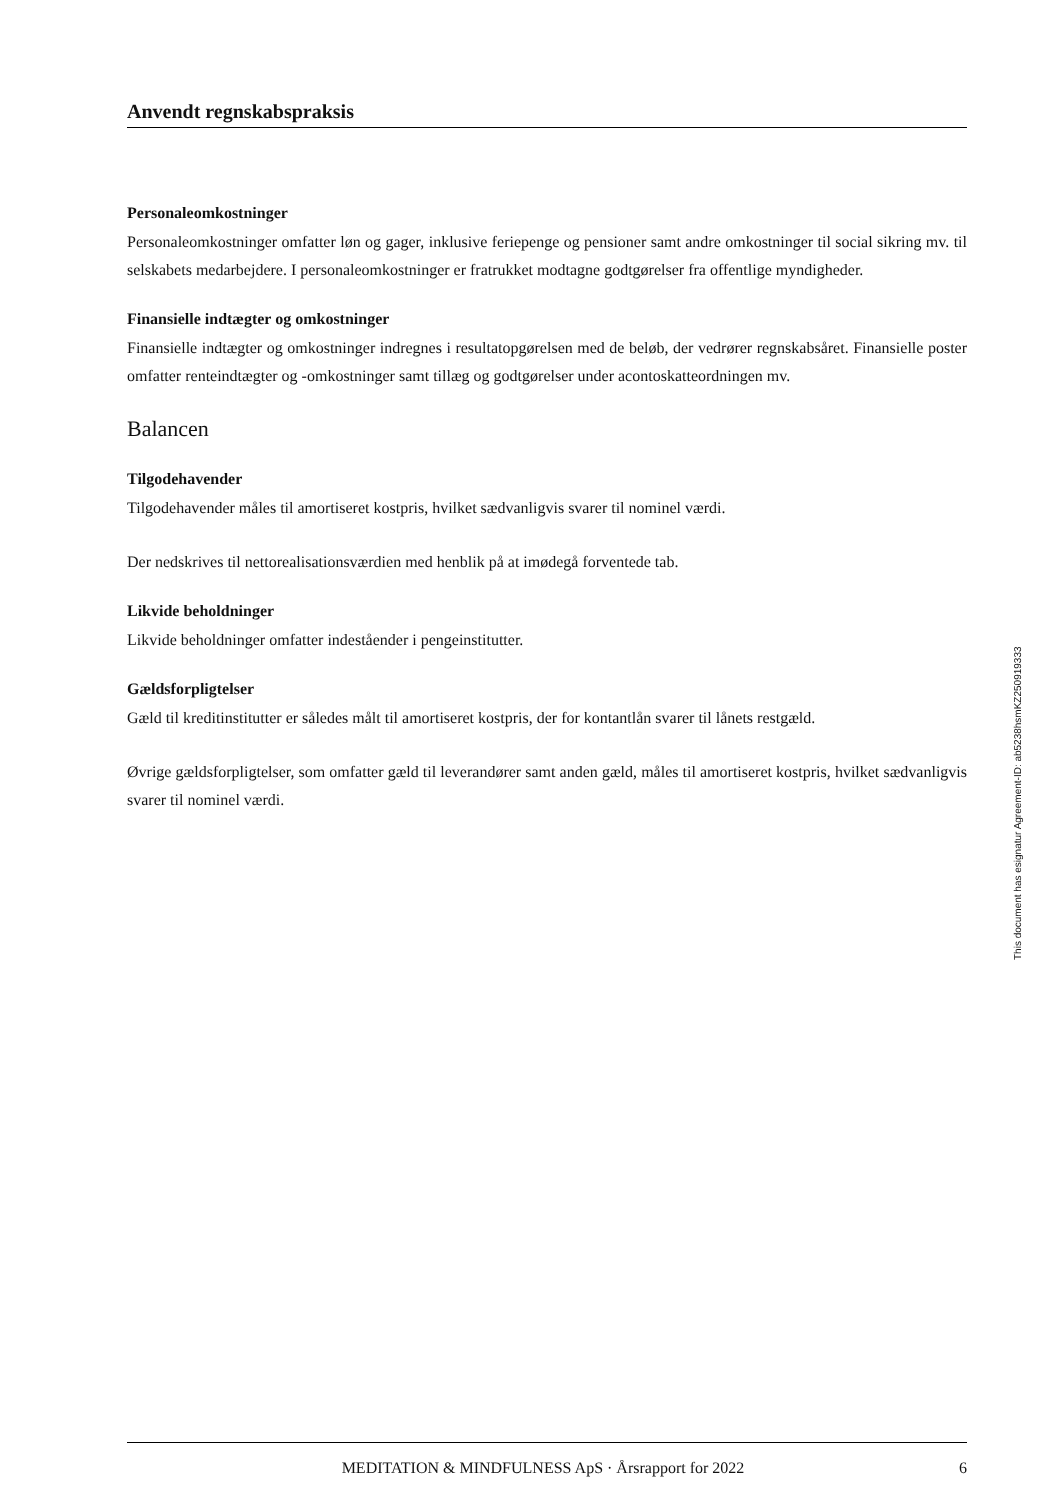Anvendt regnskabspraksis
Personaleomkostninger
Personaleomkostninger omfatter løn og gager, inklusive feriepenge og pensioner samt andre omkostninger til social sikring mv. til selskabets medarbejdere. I personaleomkostninger er fratrukket modtagne godtgørelser fra offentlige myndigheder.
Finansielle indtægter og omkostninger
Finansielle indtægter og omkostninger indregnes i resultatopgørelsen med de beløb, der vedrører regnskabsåret. Finansielle poster omfatter renteindtægter og -omkostninger samt tillæg og godtgørelser under acontoskatteordningen mv.
Balancen
Tilgodehavender
Tilgodehavender måles til amortiseret kostpris, hvilket sædvanligvis svarer til nominel værdi.
Der nedskrives til nettorealisationsværdien med henblik på at imødegå forventede tab.
Likvide beholdninger
Likvide beholdninger omfatter indeståender i pengeinstitutter.
Gældsforpligtelser
Gæld til kreditinstitutter er således målt til amortiseret kostpris, der for kontantlån svarer til lånets restgæld.
Øvrige gældsforpligtelser, som omfatter gæld til leverandører samt anden gæld, måles til amortiseret kostpris, hvilket sædvanligvis svarer til nominel værdi.
This document has esignatur Agreement-ID: ab5238hsmKZ250919333
MEDITATION & MINDFULNESS ApS · Årsrapport for 2022 6